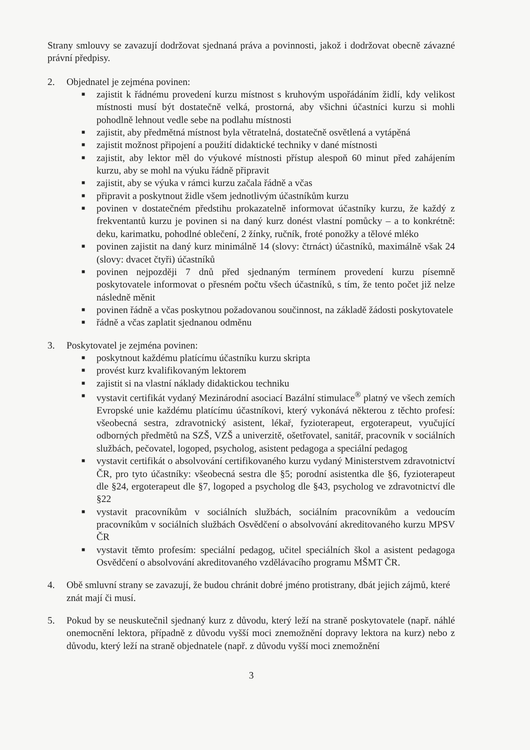Strany smlouvy se zavazují dodržovat sjednaná práva a povinnosti, jakož i dodržovat obecně závazné právní předpisy.
2. Objednatel je zejména povinen:
■ zajistit k řádnému provedení kurzu místnost s kruhovým uspořádáním židlí, kdy velikost místnosti musí být dostatečně velká, prostorná, aby všichni účastníci kurzu si mohli pohodlně lehnout vedle sebe na podlahu místnosti
■ zajistit, aby předmětná místnost byla větratelná, dostatečně osvětlená a vytápěná
■ zajistit možnost připojení a použití didaktické techniky v dané místnosti
■ zajistit, aby lektor měl do výukové místnosti přístup alespoň 60 minut před zahájením kurzu, aby se mohl na výuku řádně připravit
■ zajistit, aby se výuka v rámci kurzu začala řádně a včas
■ připravit a poskytnout židle všem jednotlivým účastníkům kurzu
■ povinen v dostatečném předstihu prokazatelně informovat účastníky kurzu, že každý z frekventantů kurzu je povinen si na daný kurz donést vlastní pomůcky – a to konkrétně: deku, karimatku, pohodlné oblečení, 2 žínky, ručník, froté ponožky a tělové mléko
■ povinen zajistit na daný kurz minimálně 14 (slovy: čtrnáct) účastníků, maximálně však 24 (slovy: dvacet čtyři) účastníků
■ povinen nejpozději 7 dnů před sjednaným termínem provedení kurzu písemně poskytovatele informovat o přesném počtu všech účastníků, s tím, že tento počet již nelze následně měnit
■ povinen řádně a včas poskytnou požadovanou součinnost, na základě žádosti poskytovatele
■ řádně a včas zaplatit sjednanou odměnu
3. Poskytovatel je zejména povinen:
■ poskytnout každému platícímu účastníku kurzu skripta
■ provést kurz kvalifikovaným lektorem
■ zajistit si na vlastní náklady didaktickou techniku
■ vystavit certifikát vydaný Mezinárodní asociací Bazální stimulace<sup>®</sup> platný ve všech zemích Evropské unie každému platícímu účastníkovi, který vykonává některou z těchto profesí: všeobecná sestra, zdravotnický asistent, lékař, fyzioterapeut, ergoterapeut, vyučující odborných předmětů na SZŠ, VZŠ a univerzitě, ošetřovatel, sanitář, pracovník v sociálních službách, pečovatel, logoped, psycholog, asistent pedagoga a speciální pedagog
■ vystavit certifikát o absolvování certifikovaného kurzu vydaný Ministerstvem zdravotnictví ČR, pro tyto účastníky: všeobecná sestra dle §5; porodní asistentka dle §6, fyzioterapeut dle §24, ergoterapeut dle §7, logoped a psycholog dle §43, psycholog ve zdravotnictví dle §22
■ vystavit pracovníkům v sociálních službách, sociálním pracovníkům a vedoucím pracovníkům v sociálních službách Osvědčení o absolvování akreditovaného kurzu MPSV ČR
■ vystavit těmto profesím: speciální pedagog, učitel speciálních škol a asistent pedagoga Osvědčení o absolvování akreditovaného vzdělávacího programu MŠMT ČR.
4. Obě smluvní strany se zavazují, že budou chránit dobré jméno protistrany, dbát jejich zájmů, které znát mají či musí.
5. Pokud by se neuskutečnil sjednaný kurz z důvodu, který leží na straně poskytovatele (např. náhlé onemocnění lektora, případně z důvodu vyšší moci znemožnění dopravy lektora na kurz) nebo z důvodu, který leží na straně objednatele (např. z důvodu vyšší moci znemožnění
3